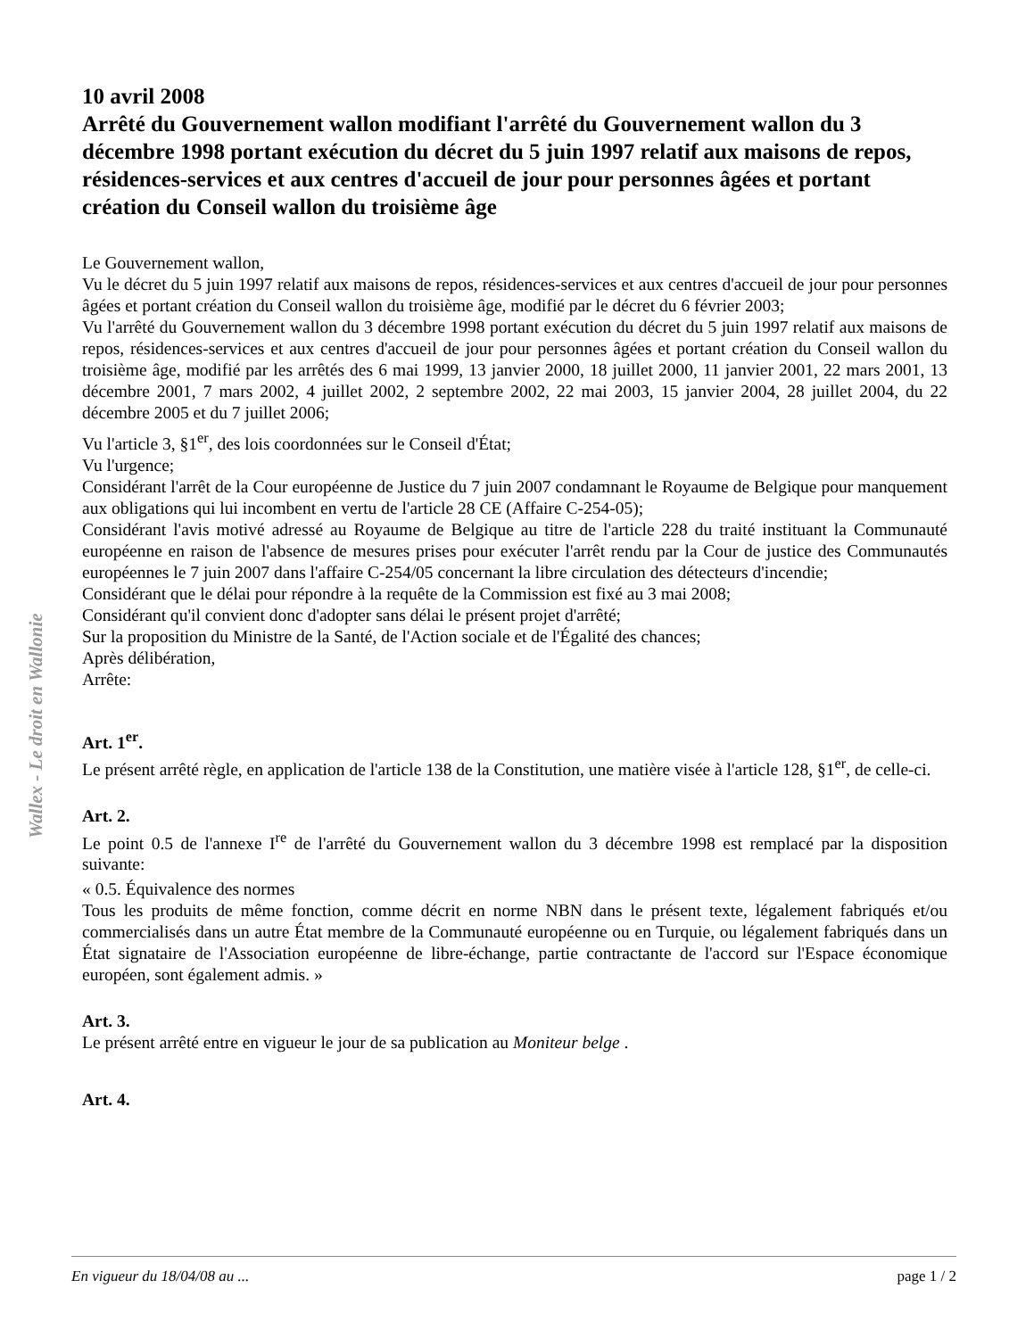Wallex - Le droit en Wallonie
10 avril 2008
Arrêté du Gouvernement wallon modifiant l'arrêté du Gouvernement wallon du 3 décembre 1998 portant exécution du décret du 5 juin 1997 relatif aux maisons de repos, résidences-services et aux centres d'accueil de jour pour personnes âgées et portant création du Conseil wallon du troisième âge
Le Gouvernement wallon,
Vu le décret du 5 juin 1997 relatif aux maisons de repos, résidences-services et aux centres d'accueil de jour pour personnes âgées et portant création du Conseil wallon du troisième âge, modifié par le décret du 6 février 2003;
Vu l'arrêté du Gouvernement wallon du 3 décembre 1998 portant exécution du décret du 5 juin 1997 relatif aux maisons de repos, résidences-services et aux centres d'accueil de jour pour personnes âgées et portant création du Conseil wallon du troisième âge, modifié par les arrêtés des 6 mai 1999, 13 janvier 2000, 18 juillet 2000, 11 janvier 2001, 22 mars 2001, 13 décembre 2001, 7 mars 2002, 4 juillet 2002, 2 septembre 2002, 22 mai 2003, 15 janvier 2004, 28 juillet 2004, du 22 décembre 2005 et du 7 juillet 2006;
Vu l'article 3, §1<sup>er</sup>, des lois coordonnées sur le Conseil d'État;
Vu l'urgence;
Considérant l'arrêt de la Cour européenne de Justice du 7 juin 2007 condamnant le Royaume de Belgique pour manquement aux obligations qui lui incombent en vertu de l'article 28 CE (Affaire C-254-05);
Considérant l'avis motivé adressé au Royaume de Belgique au titre de l'article 228 du traité instituant la Communauté européenne en raison de l'absence de mesures prises pour exécuter l'arrêt rendu par la Cour de justice des Communautés européennes le 7 juin 2007 dans l'affaire C-254/05 concernant la libre circulation des détecteurs d'incendie;
Considérant que le délai pour répondre à la requête de la Commission est fixé au 3 mai 2008;
Considérant qu'il convient donc d'adopter sans délai le présent projet d'arrêté;
Sur la proposition du Ministre de la Santé, de l'Action sociale et de l'Égalité des chances;
Après délibération,
Arrête:
Art. 1<sup>er</sup>.
Le présent arrêté règle, en application de l'article 138 de la Constitution, une matière visée à l'article 128, §1<sup>er</sup>, de celle-ci.
Art. 2.
Le point 0.5 de l'annexe I<sup>re</sup> de l'arrêté du Gouvernement wallon du 3 décembre 1998 est remplacé par la disposition suivante:
« 0.5. Équivalence des normes
Tous les produits de même fonction, comme décrit en norme NBN dans le présent texte, légalement fabriqués et/ou commercialisés dans un autre État membre de la Communauté européenne ou en Turquie, ou légalement fabriqués dans un État signataire de l'Association européenne de libre-échange, partie contractante de l'accord sur l'Espace économique européen, sont également admis. »
Art. 3.
Le présent arrêté entre en vigueur le jour de sa publication au Moniteur belge .
Art. 4.
En vigueur du 18/04/08 au ... page 1 / 2